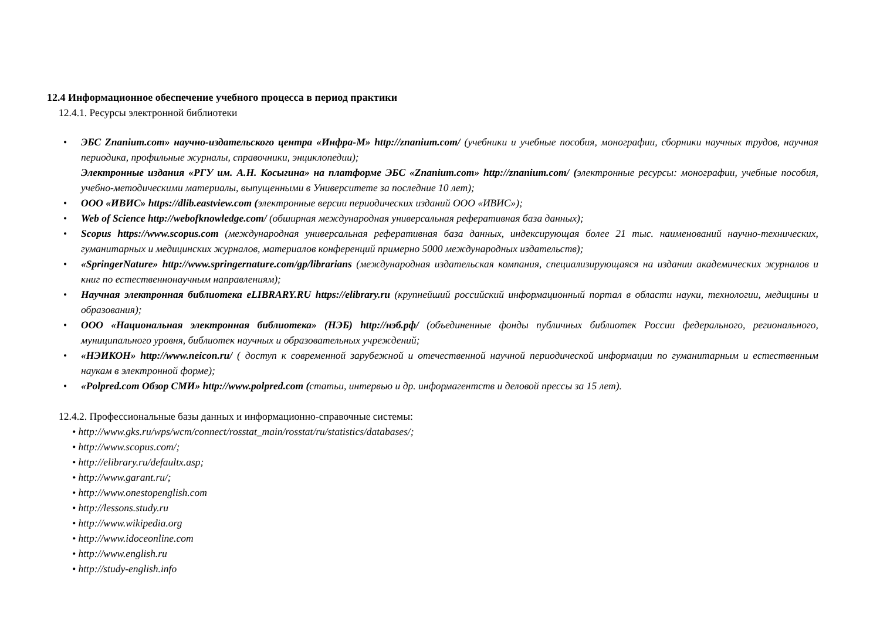12.4 Информационное обеспечение учебного процесса в период практики
12.4.1. Ресурсы электронной библиотеки
• ЭБС Znanium.com» научно-издательского центра «Инфра-М» http://znanium.com/ (учебники и учебные пособия, монографии, сборники научных трудов, научная периодика, профильные журналы, справочники, энциклопедии);
Электронные издания «РГУ им. А.Н. Косыгина» на платформе ЭБС «Znanium.com» http://znanium.com/ (электронные ресурсы: монографии, учебные пособия, учебно-методическими материалы, выпущенными в Университете за последние 10 лет);
• ООО «ИВИС» https://dlib.eastview.com (электронные версии периодических изданий ООО «ИВИС»);
• Web of Science http://webofknowledge.com/ (обширная международная универсальная реферативная база данных);
• Scopus https://www.scopus.com (международная универсальная реферативная база данных, индексирующая более 21 тыс. наименований научно-технических, гуманитарных и медицинских журналов, материалов конференций примерно 5000 международных издательств);
• «SpringerNature» http://www.springernature.com/gp/librarians (международная издательская компания, специализирующаяся на издании академических журналов и книг по естественнонаучным направлениям);
• Научная электронная библиотека eLIBRARY.RU https://elibrary.ru (крупнейший российский информационный портал в области науки, технологии, медицины и образования);
• ООО «Национальная электронная библиотека» (НЭБ) http://нэб.рф/ (объединенные фонды публичных библиотек России федерального, регионального, муниципального уровня, библиотек научных и образовательных учреждений;
• «НЭИКОН» http://www.neicon.ru/ ( доступ к современной зарубежной и отечественной научной периодической информации по гуманитарным и естественным наукам в электронной форме);
• «Polpred.com Обзор СМИ» http://www.polpred.com (статьи, интервью и др. информагентств и деловой прессы за 15 лет).
12.4.2. Профессиональные базы данных и информационно-справочные системы:
• http://www.gks.ru/wps/wcm/connect/rosstat_main/rosstat/ru/statistics/databases/;
• http://www.scopus.com/;
• http://elibrary.ru/defaultx.asp;
• http://www.garant.ru/;
• http://www.onestopenglish.com
• http://lessons.study.ru
• http://www.wikipedia.org
• http://www.idoceonline.com
• http://www.english.ru
• http://study-english.info